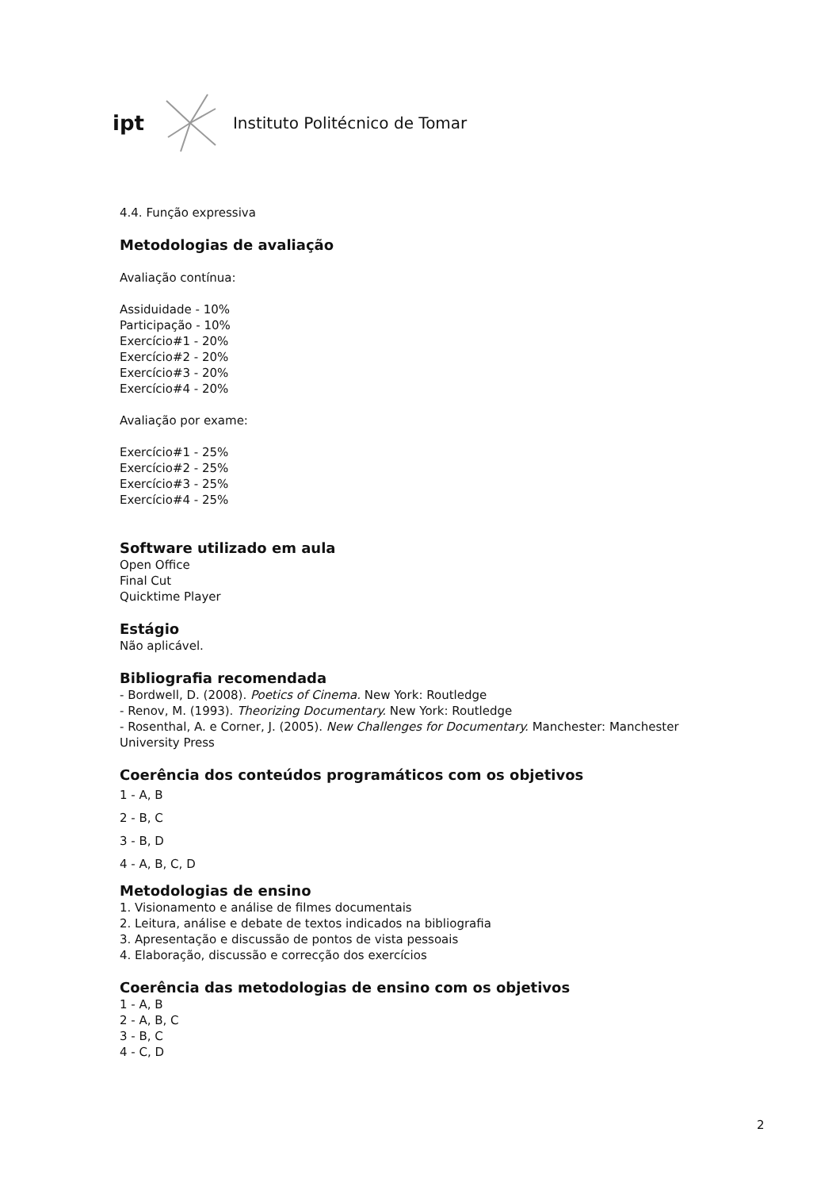ipt Instituto Politécnico de Tomar
4.4. Função expressiva
Metodologias de avaliação
Avaliação contínua:
Assiduidade - 10%
Participação - 10%
Exercício#1 - 20%
Exercício#2 - 20%
Exercício#3 - 20%
Exercício#4 - 20%
Avaliação por exame:
Exercício#1 - 25%
Exercício#2 - 25%
Exercício#3 - 25%
Exercício#4 - 25%
Software utilizado em aula
Open Office
Final Cut
Quicktime Player
Estágio
Não aplicável.
Bibliografia recomendada
- Bordwell, D. (2008). Poetics of Cinema. New York: Routledge
- Renov, M. (1993). Theorizing Documentary. New York: Routledge
- Rosenthal, A. e Corner, J. (2005). New Challenges for Documentary. Manchester: Manchester University Press
Coerência dos conteúdos programáticos com os objetivos
1 - A, B
2 - B, C
3 - B, D
4 - A, B, C, D
Metodologias de ensino
1. Visionamento e análise de filmes documentais
2. Leitura, análise e debate de textos indicados na bibliografia
3. Apresentação e discussão de pontos de vista pessoais
4. Elaboração, discussão e correcção dos exercícios
Coerência das metodologias de ensino com os objetivos
1 - A, B
2 - A, B, C
3 - B, C
4 - C, D
2